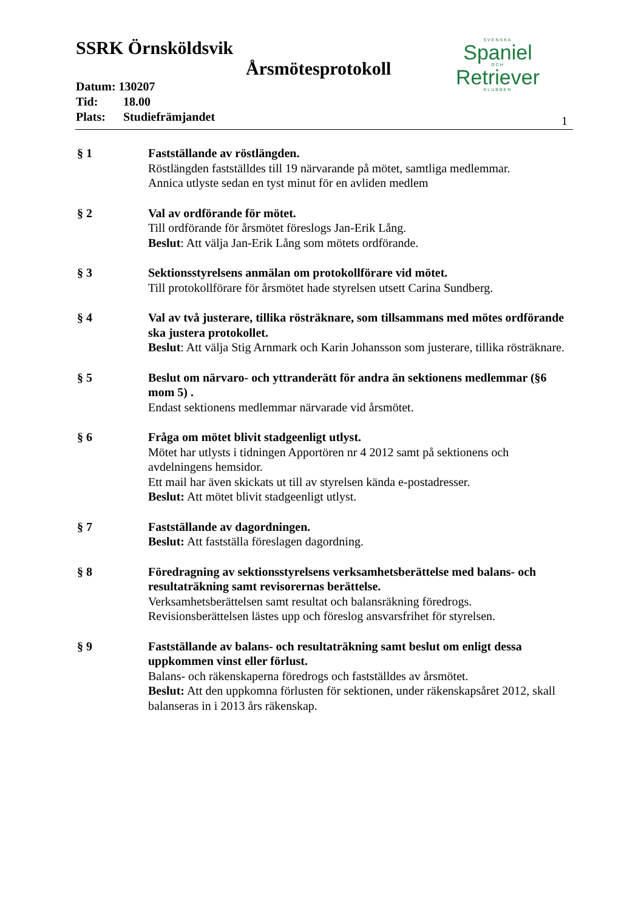SSRK Örnsköldsvik
Årsmötesprotokoll
Datum: 130207
Tid: 18.00
Plats: Studiefrämjandet
SVENSKA
Spaniel
OCH
Retriever
KLUBBEN
1
§ 1 Fastställande av röstlängden.
Röstlängden fastställdes till 19 närvarande på mötet, samtliga medlemmar.
Annica utlyste sedan en tyst minut för en avliden medlem
§ 2 Val av ordförande för mötet.
Till ordförande för årsmötet föreslogs Jan-Erik Lång.
Beslut: Att välja Jan-Erik Lång som mötets ordförande.
§ 3 Sektionsstyrelsens anmälan om protokollförare vid mötet.
Till protokollförare för årsmötet hade styrelsen utsett Carina Sundberg.
§ 4 Val av två justerare, tillika rösträknare, som tillsammans med mötes ordförande ska justera protokollet.
Beslut: Att välja Stig Arnmark och Karin Johansson som justerare, tillika rösträknare.
§ 5 Beslut om närvaro- och yttranderätt för andra än sektionens medlemmar (§6 mom 5) .
Endast sektionens medlemmar närvarade vid årsmötet.
§ 6 Fråga om mötet blivit stadgeenligt utlyst.
Mötet har utlysts i tidningen Apportören nr 4 2012 samt på sektionens och avdelningens hemsidor.
Ett mail har även skickats ut till av styrelsen kända e-postadresser.
Beslut: Att mötet blivit stadgeenligt utlyst.
§ 7 Fastställande av dagordningen.
Beslut: Att fastställa föreslagen dagordning.
§ 8 Föredragning av sektionsstyrelsens verksamhetsberättelse med balans- och resultaträkning samt revisorernas berättelse.
Verksamhetsberättelsen samt resultat och balansräkning föredrogs.
Revisionsberättelsen lästes upp och föreslog ansvarsfrihet för styrelsen.
§ 9 Fastställande av balans- och resultaträkning samt beslut om enligt dessa uppkommen vinst eller förlust.
Balans- och räkenskaperna föredrogs och fastställdes av årsmötet.
Beslut: Att den uppkomna förlusten för sektionen, under räkenskapsåret 2012, skall balanseras in i 2013 års räkenskap.